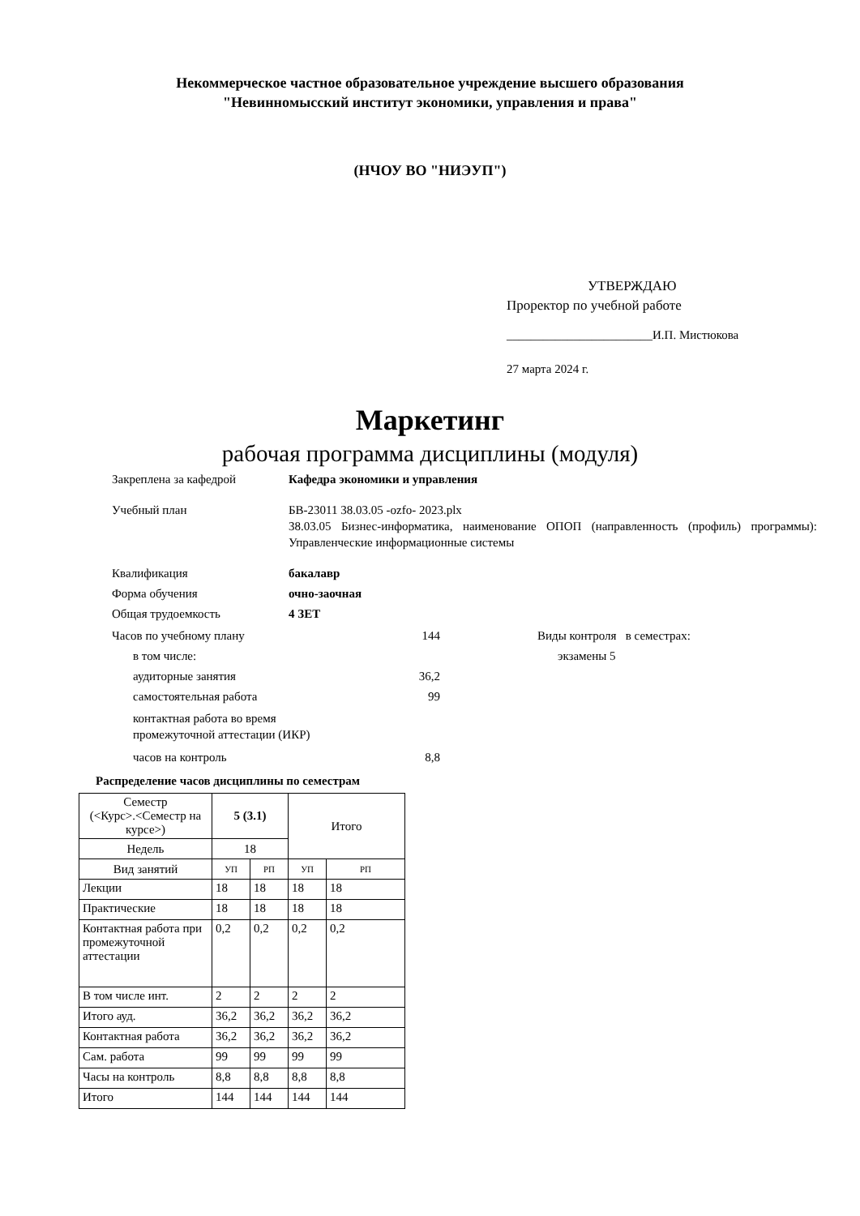Некоммерческое частное образовательное учреждение высшего образования
"Невиннoмысский институт экономики, управления и права"
(НЧОУ ВО "НИЭУП")
УТВЕРЖДАЮ
Проректор по учебной работе
________________________И.П. Мистюкова
27 марта 2024 г.
Маркетинг
рабочая программа дисциплины (модуля)
Закреплена за кафедрой Кафедра экономики и управления
Учебный план БВ-23011 38.03.05 -ozfo- 2023.plx
38.03.05 Бизнес-информатика, наименование ОПОП (направленность (профиль) программы): Управленческие информационные системы
Квалификация бакалавр
Форма обучения очно-заочная
Общая трудоемкость 4 ЗЕТ
Часов по учебному плану 144
в том числе:
аудиторные занятия 36,2
самостоятельная работа 99
контактная работа во время
промежуточной аттестации (ИКР)
часов на контроль 8,8
Виды контроля в семестрах:
экзамены 5
Распределение часов дисциплины по семестрам
| Семестр (<Курс>.<Семестр на курсе>) | 5 (3.1) | | Итого | |
| Недель | 18 | | | |
| Вид занятий | УП | РП | УП | РП |
| Лекции | 18 | 18 | 18 | 18 |
| Практические | 18 | 18 | 18 | 18 |
| Контактная работа при промежуточной аттестации | 0,2 | 0,2 | 0,2 | 0,2 |
| В том числе инт. | 2 | 2 | 2 | 2 |
| Итого ауд. | 36,2 | 36,2 | 36,2 | 36,2 |
| Контактная работа | 36,2 | 36,2 | 36,2 | 36,2 |
| Сам. работа | 99 | 99 | 99 | 99 |
| Часы на контроль | 8,8 | 8,8 | 8,8 | 8,8 |
| Итого | 144 | 144 | 144 | 144 |